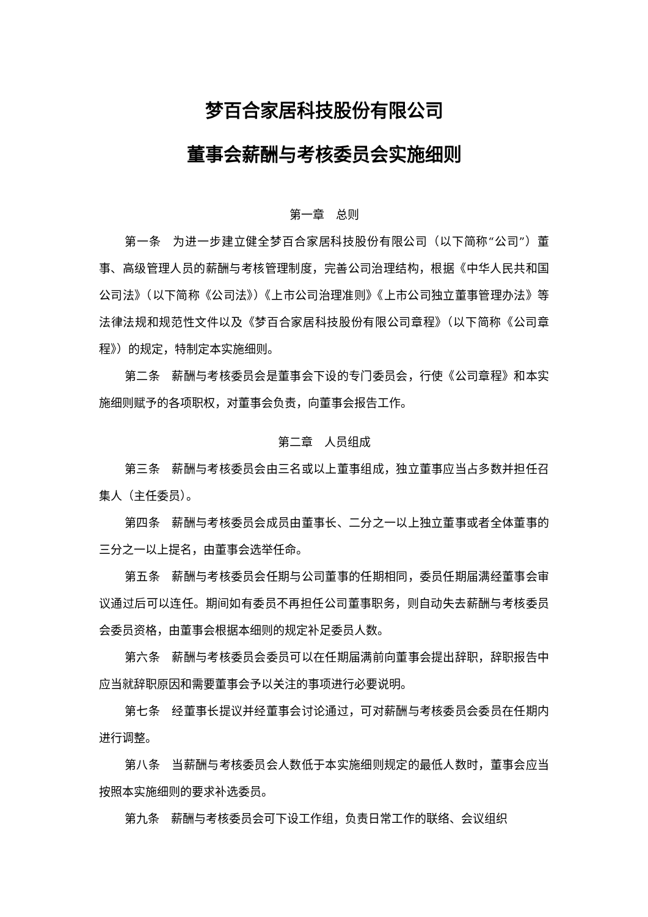梦百合家居科技股份有限公司
董事会薪酬与考核委员会实施细则
第一章　总则
第一条　为进一步建立健全梦百合家居科技股份有限公司（以下简称“公司”）董事、高级管理人员的薪酬与考核管理制度，完善公司治理结构，根据《中华人民共和国公司法》（以下简称《公司法》）《上市公司治理准则》《上市公司独立董事管理办法》等法律法规和规范性文件以及《梦百合家居科技股份有限公司章程》（以下简称《公司章程》）的规定，特制定本实施细则。
第二条　薪酬与考核委员会是董事会下设的专门委员会，行使《公司章程》和本实施细则赋予的各项职权，对董事会负责，向董事会报告工作。
第二章　人员组成
第三条　薪酬与考核委员会由三名或以上董事组成，独立董事应当占多数并担任召集人（主任委员）。
第四条　薪酬与考核委员会成员由董事长、二分之一以上独立董事或者全体董事的三分之一以上提名，由董事会选举任命。
第五条　薪酬与考核委员会任期与公司董事的任期相同，委员任期届满经董事会审议通过后可以连任。期间如有委员不再担任公司董事职务，则自动失去薪酬与考核委员会委员资格，由董事会根据本细则的规定补足委员人数。
第六条　薪酬与考核委员会委员可以在任期届满前向董事会提出辞职，辞职报告中应当就辞职原因和需要董事会予以关注的事项进行必要说明。
第七条　经董事长提议并经董事会讨论通过，可对薪酬与考核委员会委员在任期内进行调整。
第八条　当薪酬与考核委员会人数低于本实施细则规定的最低人数时，董事会应当按照本实施细则的要求补选委员。
第九条　薪酬与考核委员会可下设工作组，负责日常工作的联络、会议组织